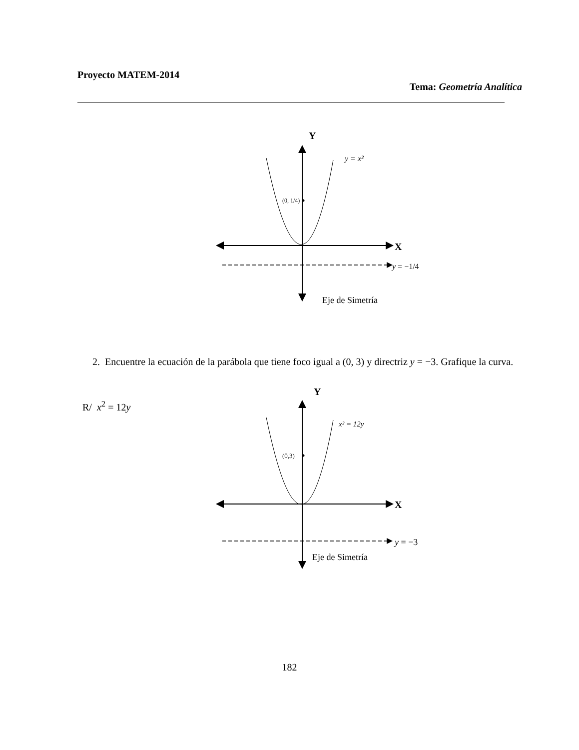Proyecto MATEM-2014
Tema: Geometría Analítica
Y
X
y = x²
(0, 1/4)
y = −1/4
Eje de Simetría
2. Encuentre la ecuación de la parábola que tiene foco igual a (0, 3) y directriz y = −3. Grafique la curva.
R/ x<sup>2</sup> = 12y
Y
X
x² = 12y
(0,3)
y = −3
Eje de Simetría
182